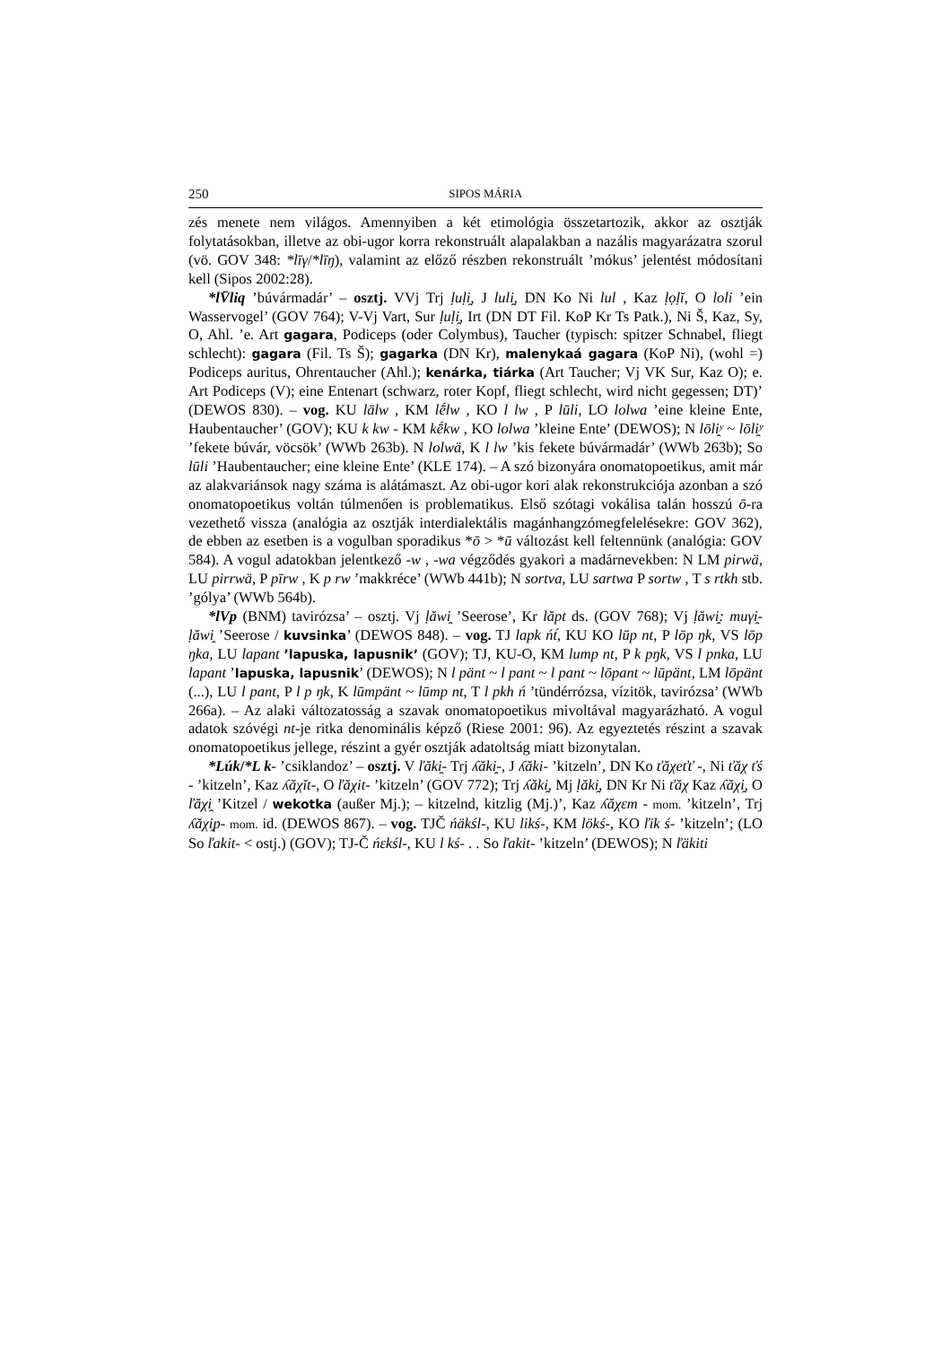250 SIPOS MÁRIA
zés menete nem világos. Amennyiben a két etimológia összetartozik, akkor az osztják folytatásokban, illetve az obi-ugor korra rekonstruált alapalakban a nazális magyarázatra szorul (vö. GOV 348: *līγ/*līŋ), valamint az előző részben rekonstruált ’mókus’ jelentést módosítani kell (Sipos 2002:28).
*lV̄liq ’búvármadár’ – osztj. VVj Trj ḷuḷi̯, J luli̯, DN Ko Ni lul , Kaz ḷọḷĭ, O loli ’ein Wasservogel’ (GOV 764); V-Vj Vart, Sur ḷuḷi̯, Irt (DN DT Fil. KoP Kr Ts Patk.), Ni Š, Kaz, Sy, O, Ahl. ’e. Art gagara, Podiceps (oder Colymbus), Taucher (typisch: spitzer Schnabel, fliegt schlecht): gagara (Fil. Ts Š); gagarka (DN Kr), malenykaá gagara (KoP Ni), (wohl =) Podiceps auritus, Ohrentaucher (Ahl.); kenárka, tiárka (Art Taucher; Vj VK Sur, Kaz O); e. Art Podiceps (V); eine Entenart (schwarz, roter Kopf, fliegt schlecht, wird nicht gegessen; DT)’ (DEWOS 830). – vog. KU lālw , KM lḗlw , KO l lw , P lūli, LO lolwa ’eine kleine Ente, Haubentaucher’ (GOV); KU k kw - KM kḗkw , KO lolwa ’kleine Ente’ (DEWOS); N lōli̯ʸ ~ lōli̯ʸ ’fekete búvár, vöcsök’ (WWb 263b). N lolwä, K l lw ’kis fekete búvármadár’ (WWb 263b); So lūli ’Haubentaucher; eine kleine Ente’ (KLE 174). – A szó bizonyára onomatopoetikus, amit már az alakvariánsok nagy száma is alátámaszt. Az obi-ugor kori alak rekonstrukciója azonban a szó onomatopoetikus voltán túlmenően is problematikus. Első szótagi vokálisa talán hosszú ō-ra vezethető vissza (analógia az osztják interdialektális magánhangzómegfelelésekre: GOV 362), de ebben az esetben is a vogulban sporadikus *ō > *ū változást kell feltennünk (analógia: GOV 584). A vogul adatokban jelentkező -w , -wa végződés gyakori a madárnevekben: N LM pirwä, LU pirrwä, P pīrw , K p rw ’makkréce’ (WWb 441b); N sortva, LU sartwa P sortw , T s rtkh stb. ’gólya’ (WWb 564b).
*lVp (BNM) tavirózsa’ – osztj. Vj ḷăwi̯ ’Seerose’, Kr lăpt ds. (GOV 768); Vj ḷăwi̯: muγi̯- ḷăwi̯ ’Seerose / kuvsinka’ (DEWOS 848). – vog. TJ lapk ńt́, KU KO lūp nt, P lōp ŋk, VS lōp ŋka, LU lapant ’lapuska, lapusnik’ (GOV); TJ, KU-O, KM lump nt, P k pŋk, VS l pnka, LU lapant ’lapuska, lapusnik’ (DEWOS); N l pänt ~ l pant ~ l pant ~ lōpant ~ lūpänt, LM lōpänt (...), LU l pant, P l p ŋk, K lūmpänt ~ lūmp nt, T l pkh ń ’tündérrózsa, vízitök, tavirózsa’ (WWb 266a). – Az alaki változatosság a szavak onomatopoetikus mivoltával magyarázható. A vogul adatok szóvégi nt-je ritka denominális képző (Riese 2001: 96). Az egyeztetés részint a szavak onomatopoetikus jellege, részint a gyér osztják adatoltság miatt bizonytalan.
*Lúk/*L k- ’csiklandoz’ – osztj. V ľăki̯- Trj ʎăki̯-, J ʎăki- ’kitzeln’, DN Ko ťăχeťť -, Ni ťăχ ťś - ’kitzeln’, Kaz ʎăχĭt-, O ľăχit- ’kitzeln’ (GOV 772); Trj ʎăki̯, Mj ḷăki̯, DN Kr Ni ťăχ Kaz ʎăχi̯, O ľăχi̯ ’Kitzel / wekotka (außer Mj.); – kitzelnd, kitzlig (Mj.)’, Kaz ʎăχεm - mom. ’kitzeln’, Trj ʎăχi̯p- mom. id. (DEWOS 867). – vog. TJČ ńäkśl-, KU likś-, KM lökś-, KO ľik ś- ’kitzeln’; (LO So ľakit- < ostj.) (GOV); TJ-Č ńεkśl-, KU l kś- . . So ľakit- ’kitzeln’ (DEWOS); N ľäkiti